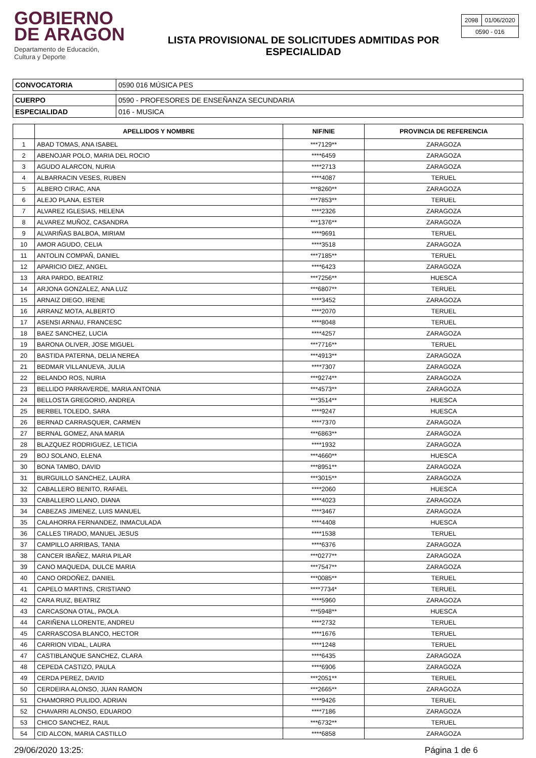GOBIERNO
DE ARAGON
Departamento de Educación,
Cultura y Deporte
LISTA PROVISIONAL DE SOLICITUDES ADMITIDAS POR ESPECIALIDAD
| 2098 | 01/06/2020 |
| 0590 - 016 | |
| CONVOCATORIA | 0590 016 MÚSICA PES |
| CUERPO | 0590 - PROFESORES DE ENSEÑANZA SECUNDARIA |
| ESPECIALIDAD | 016 - MUSICA |
| | APELLIDOS Y NOMBRE | NIF/NIE | PROVINCIA DE REFERENCIA |
| --- | --- | --- | --- |
| 1 | ABAD TOMAS, ANA ISABEL | ***7129** | ZARAGOZA |
| 2 | ABENOJAR POLO, MARIA DEL ROCIO | ****6459 | ZARAGOZA |
| 3 | AGUDO ALARCON, NURIA | ****2713 | ZARAGOZA |
| 4 | ALBARRACIN VESES, RUBEN | ****4087 | TERUEL |
| 5 | ALBERO CIRAC, ANA | ***8260** | ZARAGOZA |
| 6 | ALEJO PLANA, ESTER | ***7853** | TERUEL |
| 7 | ALVAREZ IGLESIAS, HELENA | ****2326 | ZARAGOZA |
| 8 | ALVAREZ MUÑOZ, CASANDRA | ***1376** | ZARAGOZA |
| 9 | ALVARIÑAS BALBOA, MIRIAM | ****9691 | TERUEL |
| 10 | AMOR AGUDO, CELIA | ****3518 | ZARAGOZA |
| 11 | ANTOLIN COMPAÑ, DANIEL | ***7185** | TERUEL |
| 12 | APARICIO DIEZ, ANGEL | ****6423 | ZARAGOZA |
| 13 | ARA PARDO, BEATRIZ | ***7256** | HUESCA |
| 14 | ARJONA GONZALEZ, ANA LUZ | ***6807** | TERUEL |
| 15 | ARNAIZ DIEGO, IRENE | ****3452 | ZARAGOZA |
| 16 | ARRANZ MOTA, ALBERTO | ****2070 | TERUEL |
| 17 | ASENSI ARNAU, FRANCESC | ****8048 | TERUEL |
| 18 | BAEZ SANCHEZ, LUCIA | ****4257 | ZARAGOZA |
| 19 | BARONA OLIVER, JOSE MIGUEL | ***7716** | TERUEL |
| 20 | BASTIDA PATERNA, DELIA NEREA | ***4913** | ZARAGOZA |
| 21 | BEDMAR VILLANUEVA, JULIA | ****7307 | ZARAGOZA |
| 22 | BELANDO ROS, NURIA | ***9274** | ZARAGOZA |
| 23 | BELLIDO PARRAVERDE, MARIA ANTONIA | ***4573** | ZARAGOZA |
| 24 | BELLOSTA GREGORIO, ANDREA | ***3514** | HUESCA |
| 25 | BERBEL TOLEDO, SARA | ****9247 | HUESCA |
| 26 | BERNAD CARRASQUER, CARMEN | ****7370 | ZARAGOZA |
| 27 | BERNAL GOMEZ, ANA MARIA | ***6863** | ZARAGOZA |
| 28 | BLAZQUEZ RODRIGUEZ, LETICIA | ****1932 | ZARAGOZA |
| 29 | BOJ SOLANO, ELENA | ***4660** | HUESCA |
| 30 | BONA TAMBO, DAVID | ***8951** | ZARAGOZA |
| 31 | BURGUILLO SANCHEZ, LAURA | ***3015** | ZARAGOZA |
| 32 | CABALLERO BENITO, RAFAEL | ****2060 | HUESCA |
| 33 | CABALLERO LLANO, DIANA | ****4023 | ZARAGOZA |
| 34 | CABEZAS JIMENEZ, LUIS MANUEL | ****3467 | ZARAGOZA |
| 35 | CALAHORRA FERNANDEZ, INMACULADA | ****4408 | HUESCA |
| 36 | CALLES TIRADO, MANUEL JESUS | ****1538 | TERUEL |
| 37 | CAMPILLO ARRIBAS, TANIA | ****6376 | ZARAGOZA |
| 38 | CANCER IBAÑEZ, MARIA PILAR | ***0277** | ZARAGOZA |
| 39 | CANO MAQUEDA, DULCE MARIA | ***7547** | ZARAGOZA |
| 40 | CANO ORDOÑEZ, DANIEL | ***0085** | TERUEL |
| 41 | CAPELO MARTINS, CRISTIANO | ****7734* | TERUEL |
| 42 | CARA RUIZ, BEATRIZ | ****5960 | ZARAGOZA |
| 43 | CARCASONA OTAL, PAOLA | ***5948** | HUESCA |
| 44 | CARIÑENA LLORENTE, ANDREU | ****2732 | TERUEL |
| 45 | CARRASCOSA BLANCO, HECTOR | ****1676 | TERUEL |
| 46 | CARRION VIDAL, LAURA | ****1248 | TERUEL |
| 47 | CASTIBLANQUE SANCHEZ, CLARA | ****6435 | ZARAGOZA |
| 48 | CEPEDA CASTIZO, PAULA | ****6906 | ZARAGOZA |
| 49 | CERDA PEREZ, DAVID | ***2051** | TERUEL |
| 50 | CERDEIRA ALONSO, JUAN RAMON | ***2665** | ZARAGOZA |
| 51 | CHAMORRO PULIDO, ADRIAN | ****9426 | TERUEL |
| 52 | CHAVARRI ALONSO, EDUARDO | ****7186 | ZARAGOZA |
| 53 | CHICO SANCHEZ, RAUL | ***6732** | TERUEL |
| 54 | CID ALCON, MARIA CASTILLO | ****6858 | ZARAGOZA |
29/06/2020 13:25: Página 1 de 6